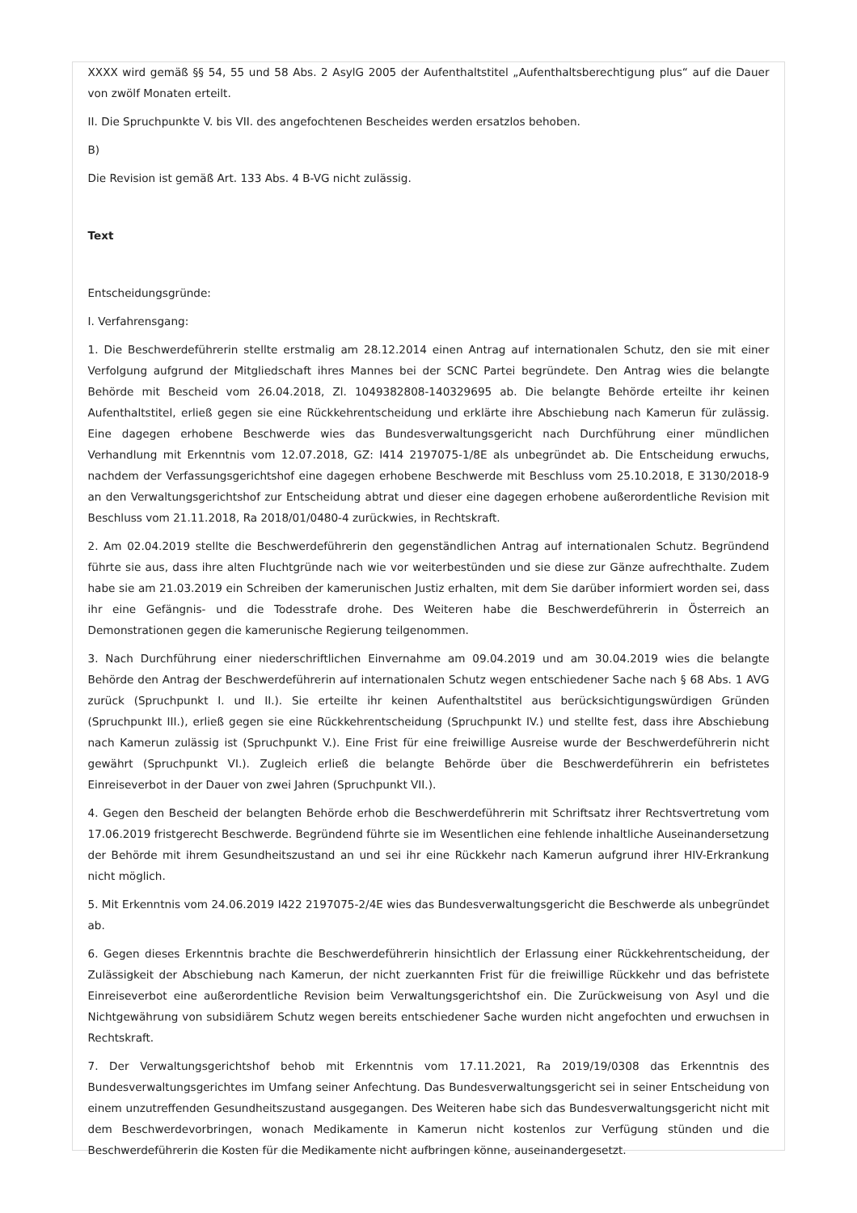XXXX wird gemäß §§ 54, 55 und 58 Abs. 2 AsylG 2005 der Aufenthaltstitel „Aufenthaltsberechtigung plus“ auf die Dauer von zwölf Monaten erteilt.
II. Die Spruchpunkte V. bis VII. des angefochtenen Bescheides werden ersatzlos behoben.
B)
Die Revision ist gemäß Art. 133 Abs. 4 B-VG nicht zulässig.
Text
Entscheidungsgründe:
I. Verfahrensgang:
1. Die Beschwerdeführerin stellte erstmalig am 28.12.2014 einen Antrag auf internationalen Schutz, den sie mit einer Verfolgung aufgrund der Mitgliedschaft ihres Mannes bei der SCNC Partei begründete. Den Antrag wies die belangte Behörde mit Bescheid vom 26.04.2018, Zl. 1049382808-140329695 ab. Die belangte Behörde erteilte ihr keinen Aufenthaltstitel, erließ gegen sie eine Rückkehrentscheidung und erklärte ihre Abschiebung nach Kamerun für zulässig. Eine dagegen erhobene Beschwerde wies das Bundesverwaltungsgericht nach Durchführung einer mündlichen Verhandlung mit Erkenntnis vom 12.07.2018, GZ: I414 2197075-1/8E als unbegründet ab. Die Entscheidung erwuchs, nachdem der Verfassungsgerichtshof eine dagegen erhobene Beschwerde mit Beschluss vom 25.10.2018, E 3130/2018-9 an den Verwaltungsgerichtshof zur Entscheidung abtrat und dieser eine dagegen erhobene außerordentliche Revision mit Beschluss vom 21.11.2018, Ra 2018/01/0480-4 zurückwies, in Rechtskraft.
2. Am 02.04.2019 stellte die Beschwerdeführerin den gegenständlichen Antrag auf internationalen Schutz. Begründend führte sie aus, dass ihre alten Fluchtgründe nach wie vor weiterbestünden und sie diese zur Gänze aufrechthalte. Zudem habe sie am 21.03.2019 ein Schreiben der kamerunischen Justiz erhalten, mit dem Sie darüber informiert worden sei, dass ihr eine Gefängnis- und die Todesstrafe drohe. Des Weiteren habe die Beschwerdeführerin in Österreich an Demonstrationen gegen die kamerunische Regierung teilgenommen.
3. Nach Durchführung einer niederschriftlichen Einvernahme am 09.04.2019 und am 30.04.2019 wies die belangte Behörde den Antrag der Beschwerdeführerin auf internationalen Schutz wegen entschiedener Sache nach § 68 Abs. 1 AVG zurück (Spruchpunkt I. und II.). Sie erteilte ihr keinen Aufenthaltstitel aus berücksichtigungswürdigen Gründen (Spruchpunkt III.), erließ gegen sie eine Rückkehrentscheidung (Spruchpunkt IV.) und stellte fest, dass ihre Abschiebung nach Kamerun zulässig ist (Spruchpunkt V.). Eine Frist für eine freiwillige Ausreise wurde der Beschwerdeführerin nicht gewährt (Spruchpunkt VI.). Zugleich erließ die belangte Behörde über die Beschwerdeführerin ein befristetes Einreiseverbot in der Dauer von zwei Jahren (Spruchpunkt VII.).
4. Gegen den Bescheid der belangten Behörde erhob die Beschwerdeführerin mit Schriftsatz ihrer Rechtsvertretung vom 17.06.2019 fristgerecht Beschwerde. Begründend führte sie im Wesentlichen eine fehlende inhaltliche Auseinandersetzung der Behörde mit ihrem Gesundheitszustand an und sei ihr eine Rückkehr nach Kamerun aufgrund ihrer HIV-Erkrankung nicht möglich.
5. Mit Erkenntnis vom 24.06.2019 I422 2197075-2/4E wies das Bundesverwaltungsgericht die Beschwerde als unbegründet ab.
6. Gegen dieses Erkenntnis brachte die Beschwerdeführerin hinsichtlich der Erlassung einer Rückkehrentscheidung, der Zulässigkeit der Abschiebung nach Kamerun, der nicht zuerkannten Frist für die freiwillige Rückkehr und das befristete Einreiseverbot eine außerordentliche Revision beim Verwaltungsgerichtshof ein. Die Zurückweisung von Asyl und die Nichtgewährung von subsidiärem Schutz wegen bereits entschiedener Sache wurden nicht angefochten und erwuchsen in Rechtskraft.
7. Der Verwaltungsgerichtshof behob mit Erkenntnis vom 17.11.2021, Ra 2019/19/0308 das Erkenntnis des Bundesverwaltungsgerichtes im Umfang seiner Anfechtung. Das Bundesverwaltungsgericht sei in seiner Entscheidung von einem unzutreffenden Gesundheitszustand ausgegangen. Des Weiteren habe sich das Bundesverwaltungsgericht nicht mit dem Beschwerdevorbringen, wonach Medikamente in Kamerun nicht kostenlos zur Verfügung stünden und die Beschwerdeführerin die Kosten für die Medikamente nicht aufbringen könne, auseinandergesetzt.